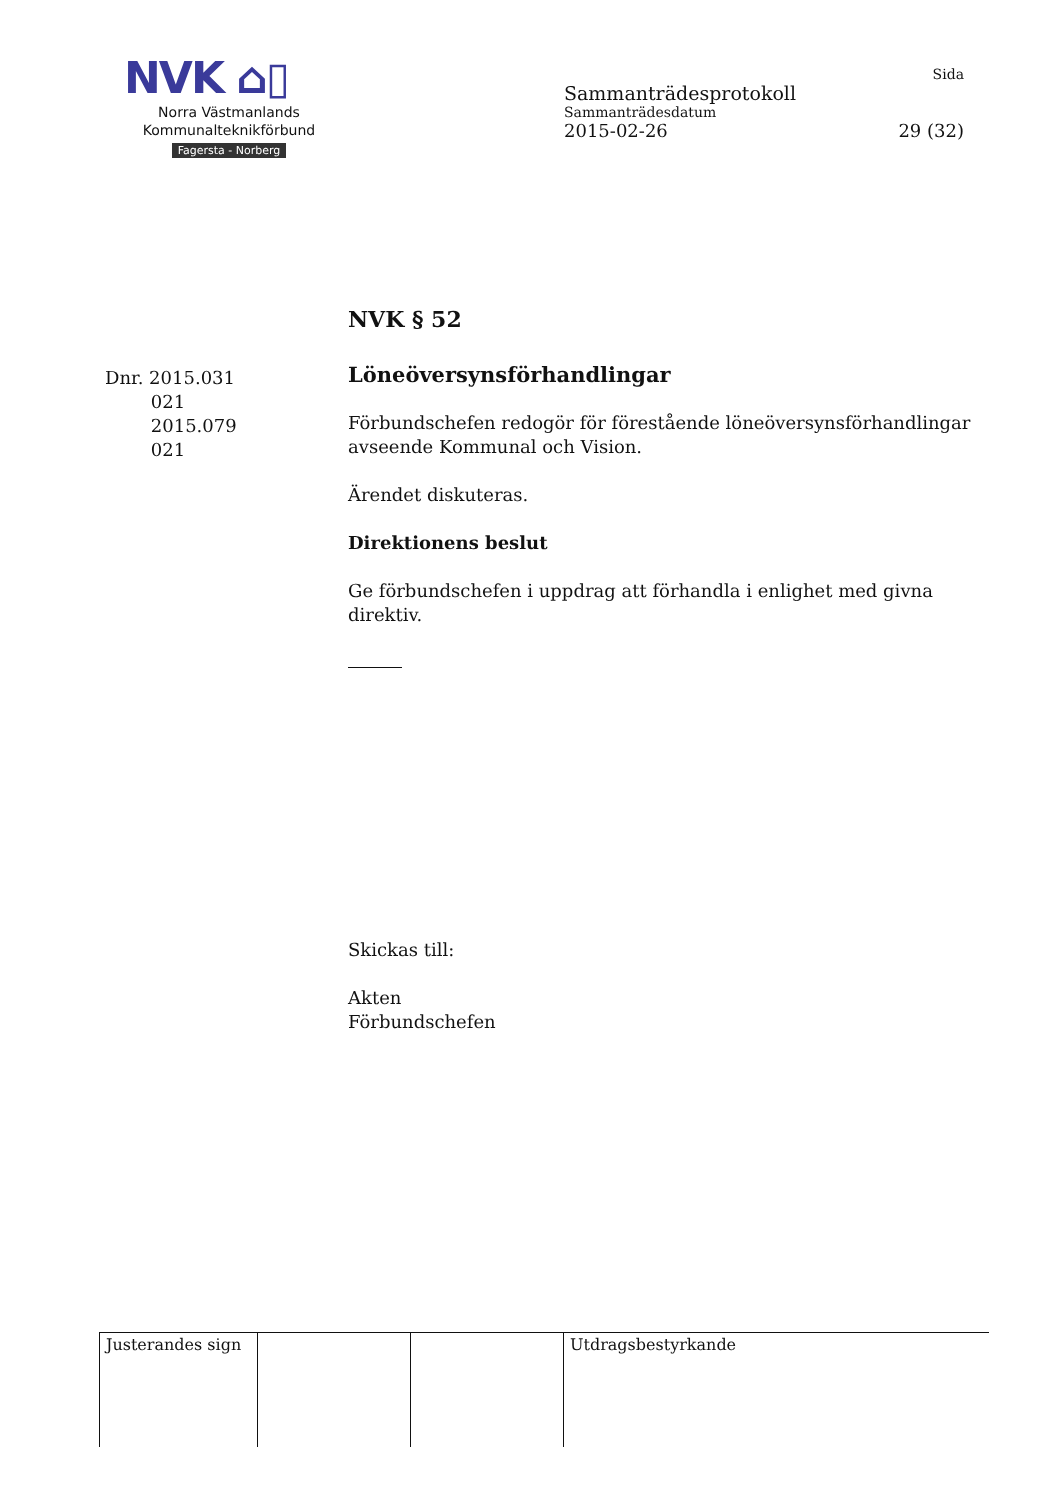NVK ⌂▯
Norra Västmanlands
Kommunalteknikförbund
Fagersta - Norberg
Sida
Sammanträdesprotokoll
Sammanträdesdatum
2015-02-26 29 (32)
NVK § 52
Dnr. 2015.031
021
2015.079
021
Löneöversynsförhandlingar
Förbundschefen redogör för förestående löneöversynsförhandlingar avseende Kommunal och Vision.
Ärendet diskuteras.
Direktionens beslut
Ge förbundschefen i uppdrag att förhandla i enlighet med givna direktiv.
Skickas till:
Akten
Förbundschefen
| Justerandes sign | | | Utdragsbestyrkande |